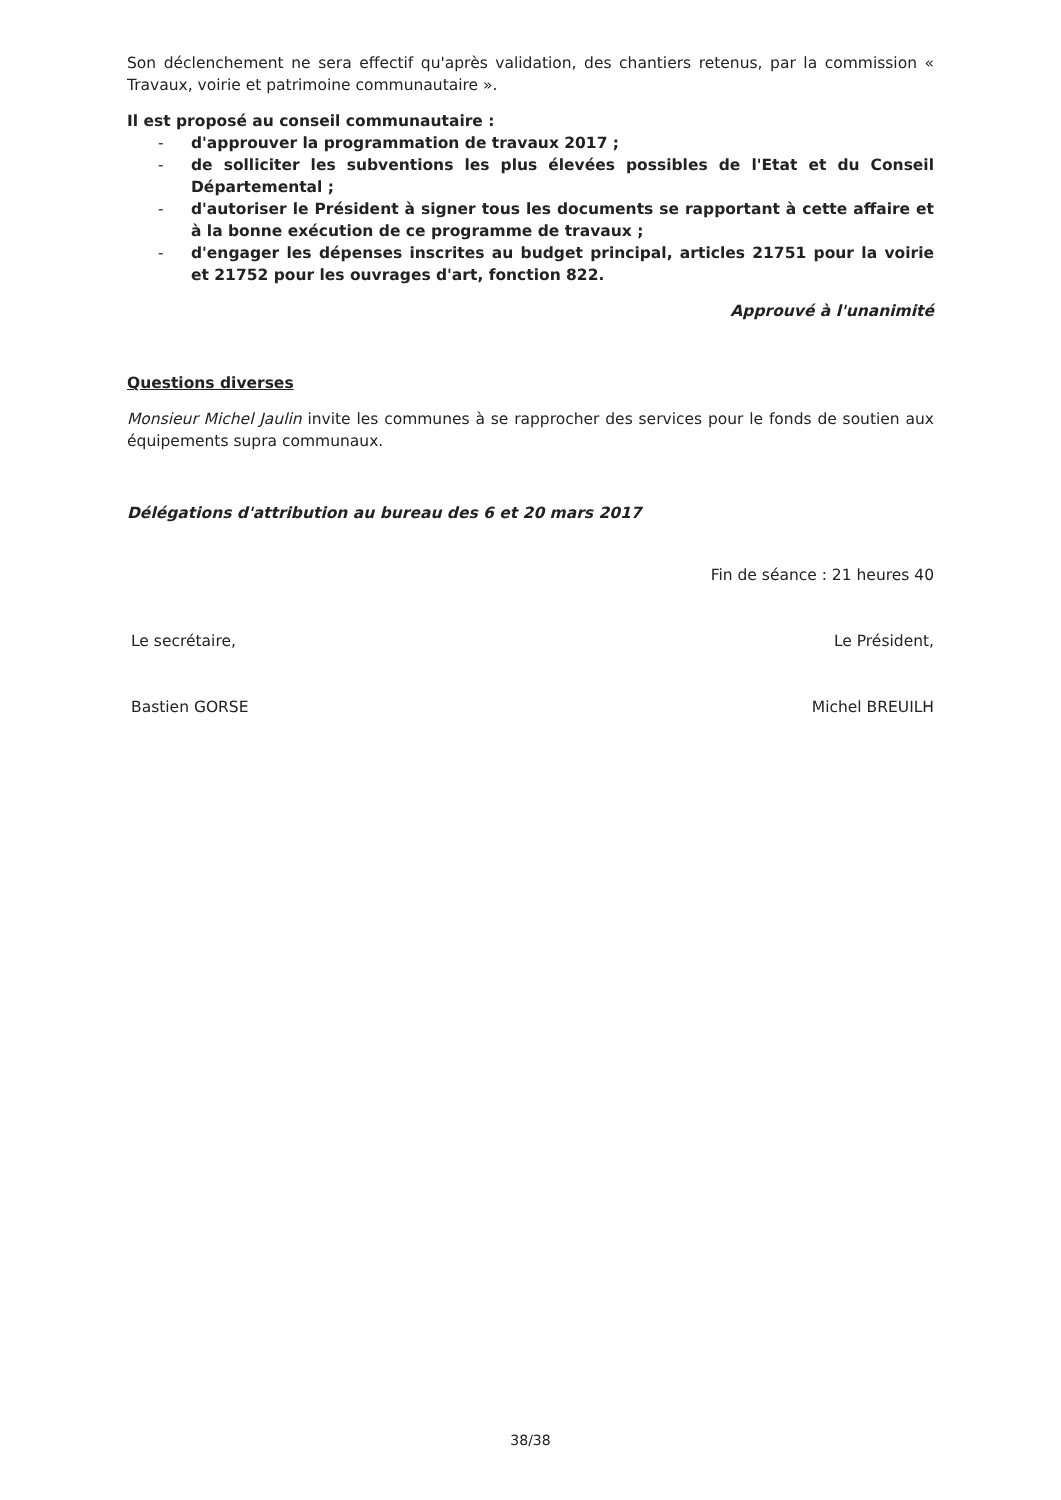Son déclenchement ne sera effectif qu'après validation, des chantiers retenus, par la commission « Travaux, voirie et patrimoine communautaire ».
Il est proposé au conseil communautaire :
- d'approuver la programmation de travaux 2017 ;
- de solliciter les subventions les plus élevées possibles de l'Etat et du Conseil Départemental ;
- d'autoriser le Président à signer tous les documents se rapportant à cette affaire et à la bonne exécution de ce programme de travaux ;
- d'engager les dépenses inscrites au budget principal, articles 21751 pour la voirie et 21752 pour les ouvrages d'art, fonction 822.
Approuvé à l'unanimité
Questions diverses
Monsieur Michel Jaulin invite les communes à se rapprocher des services pour le fonds de soutien aux équipements supra communaux.
Délégations d'attribution au bureau des 6 et 20 mars 2017
Fin de séance : 21 heures 40
Le secrétaire, Le Président,
Bastien GORSE Michel BREUILH
38/38